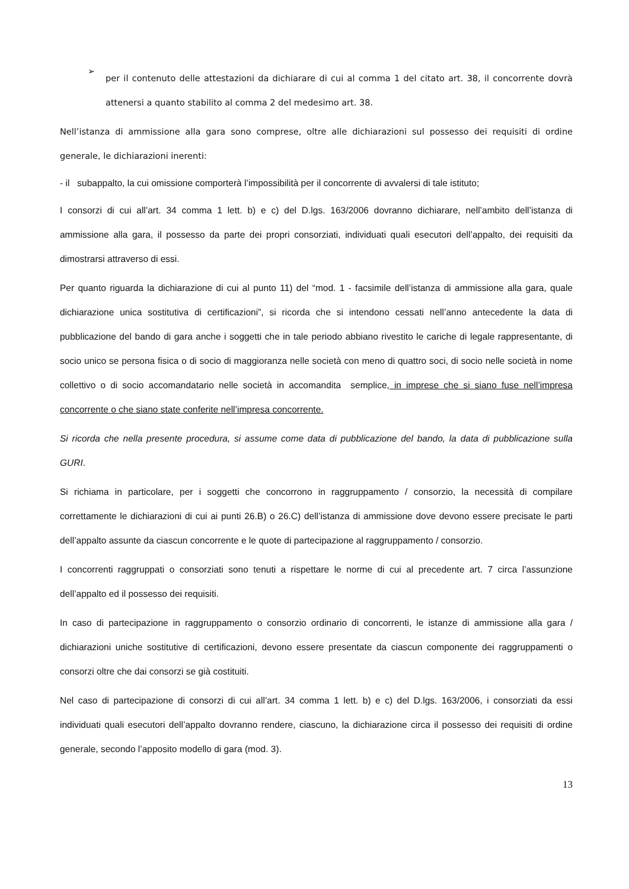➢
per il contenuto delle attestazioni da dichiarare di cui al comma 1 del citato art. 38, il concorrente dovrà attenersi a quanto stabilito al comma 2 del medesimo art. 38.
Nell’istanza di ammissione alla gara sono comprese, oltre alle dichiarazioni sul possesso dei requisiti di ordine generale, le dichiarazioni inerenti:
- il subappalto, la cui omissione comporterà l’impossibilità per il concorrente di avvalersi di tale istituto;
I consorzi di cui all’art. 34 comma 1 lett. b) e c) del D.lgs. 163/2006 dovranno dichiarare, nell’ambito dell’istanza di ammissione alla gara, il possesso da parte dei propri consorziati, individuati quali esecutori dell’appalto, dei requisiti da dimostrarsi attraverso di essi.
Per quanto riguarda la dichiarazione di cui al punto 11) del “mod. 1 - facsimile dell’istanza di ammissione alla gara, quale dichiarazione unica sostitutiva di certificazioni”, si ricorda che si intendono cessati nell’anno antecedente la data di pubblicazione del bando di gara anche i soggetti che in tale periodo abbiano rivestito le cariche di legale rappresentante, di socio unico se persona fisica o di socio di maggioranza nelle società con meno di quattro soci, di socio nelle società in nome collettivo o di socio accomandatario nelle società in accomandita semplice, in imprese che si siano fuse nell’impresa concorrente o che siano state conferite nell’impresa concorrente.
Si ricorda che nella presente procedura, si assume come data di pubblicazione del bando, la data di pubblicazione sulla GURI.
Si richiama in particolare, per i soggetti che concorrono in raggruppamento / consorzio, la necessità di compilare correttamente le dichiarazioni di cui ai punti 26.B) o 26.C) dell’istanza di ammissione dove devono essere precisate le parti dell’appalto assunte da ciascun concorrente e le quote di partecipazione al raggruppamento / consorzio.
I concorrenti raggruppati o consorziati sono tenuti a rispettare le norme di cui al precedente art. 7 circa l’assunzione dell’appalto ed il possesso dei requisiti.
In caso di partecipazione in raggruppamento o consorzio ordinario di concorrenti, le istanze di ammissione alla gara / dichiarazioni uniche sostitutive di certificazioni, devono essere presentate da ciascun componente dei raggruppamenti o consorzi oltre che dai consorzi se già costituiti.
Nel caso di partecipazione di consorzi di cui all’art. 34 comma 1 lett. b) e c) del D.lgs. 163/2006, i consorziati da essi individuati quali esecutori dell’appalto dovranno rendere, ciascuno, la dichiarazione circa il possesso dei requisiti di ordine generale, secondo l’apposito modello di gara (mod. 3).
13